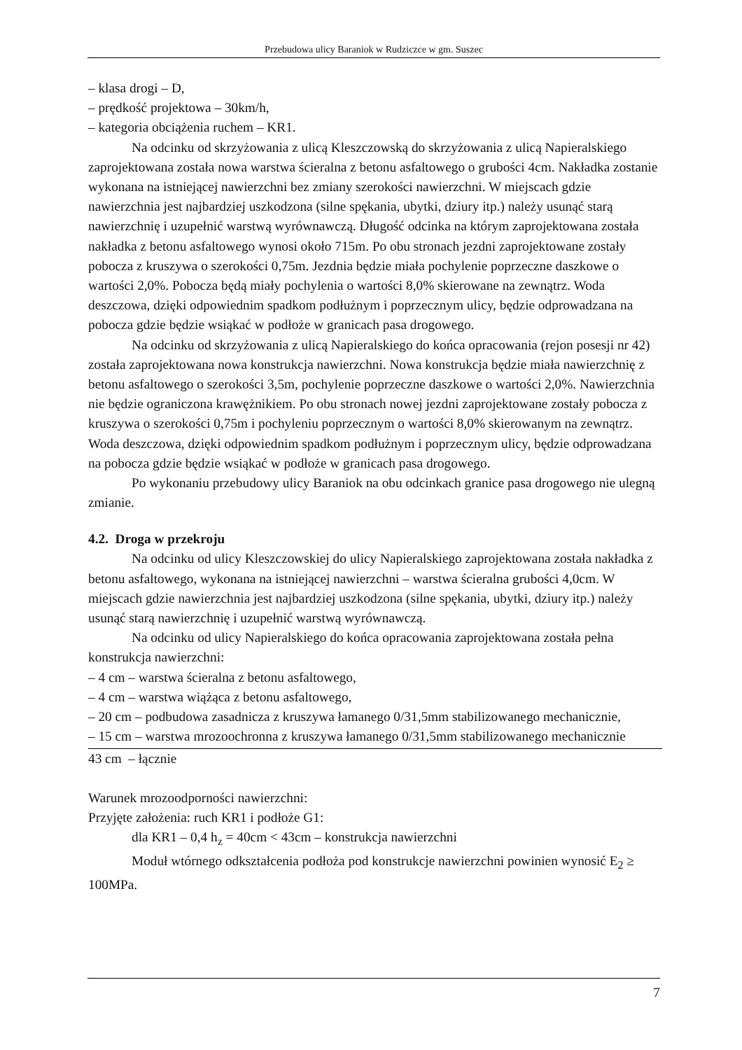Przebudowa ulicy Baraniok w Rudziczce w gm. Suszec
– klasa drogi – D,
– prędkość projektowa – 30km/h,
– kategoria obciążenia ruchem – KR1.
Na odcinku od skrzyżowania z ulicą Kleszczowską do skrzyżowania z ulicą Napieralskiego zaprojektowana została nowa warstwa ścieralna z betonu asfaltowego o grubości 4cm. Nakładka zostanie wykonana na istniejącej nawierzchni bez zmiany szerokości nawierzchni. W miejscach gdzie nawierzchnia jest najbardziej uszkodzona (silne spękania, ubytki, dziury itp.) należy usunąć starą nawierzchnię i uzupełnić warstwą wyrównawczą. Długość odcinka na którym zaprojektowana została nakładka z betonu asfaltowego wynosi około 715m. Po obu stronach jezdni zaprojektowane zostały pobocza z kruszywa o szerokości 0,75m. Jezdnia będzie miała pochylenie poprzeczne daszkowe o wartości 2,0%. Pobocza będą miały pochylenia o wartości 8,0% skierowane na zewnątrz. Woda deszczowa, dzięki odpowiednim spadkom podłużnym i poprzecznym ulicy, będzie odprowadzana na pobocza gdzie będzie wsiąkać w podłoże w granicach pasa drogowego.
Na odcinku od skrzyżowania z ulicą Napieralskiego do końca opracowania (rejon posesji nr 42) została zaprojektowana nowa konstrukcja nawierzchni. Nowa konstrukcja będzie miała nawierzchnię z betonu asfaltowego o szerokości 3,5m, pochylenie poprzeczne daszkowe o wartości 2,0%. Nawierzchnia nie będzie ograniczona krawężnikiem. Po obu stronach nowej jezdni zaprojektowane zostały pobocza z kruszywa o szerokości 0,75m i pochyleniu poprzecznym o wartości 8,0% skierowanym na zewnątrz. Woda deszczowa, dzięki odpowiednim spadkom podłużnym i poprzecznym ulicy, będzie odprowadzana na pobocza gdzie będzie wsiąkać w podłoże w granicach pasa drogowego.
Po wykonaniu przebudowy ulicy Baraniok na obu odcinkach granice pasa drogowego nie ulegną zmianie.
4.2. Droga w przekroju
Na odcinku od ulicy Kleszczowskiej do ulicy Napieralskiego zaprojektowana została nakładka z betonu asfaltowego, wykonana na istniejącej nawierzchni – warstwa ścieralna grubości 4,0cm. W miejscach gdzie nawierzchnia jest najbardziej uszkodzona (silne spękania, ubytki, dziury itp.) należy usunąć starą nawierzchnię i uzupełnić warstwą wyrównawczą.
Na odcinku od ulicy Napieralskiego do końca opracowania zaprojektowana została pełna konstrukcja nawierzchni:
– 4 cm – warstwa ścieralna z betonu asfaltowego,
– 4 cm – warstwa wiążąca z betonu asfaltowego,
– 20 cm – podbudowa zasadnicza z kruszywa łamanego 0/31,5mm stabilizowanego mechanicznie,
– 15 cm – warstwa mrozoochronna z kruszywa łamanego 0/31,5mm stabilizowanego mechanicznie
43 cm – łącznie
Warunek mrozoodporności nawierzchni:
Przyjęte założenia: ruch KR1 i podłoże G1:
dla KR1 – 0,4 h<sub>z</sub> = 40cm < 43cm – konstrukcja nawierzchni
Moduł wtórnego odkształcenia podłoża pod konstrukcje nawierzchni powinien wynosić E<sub>2</sub> ≥ 100MPa.
7